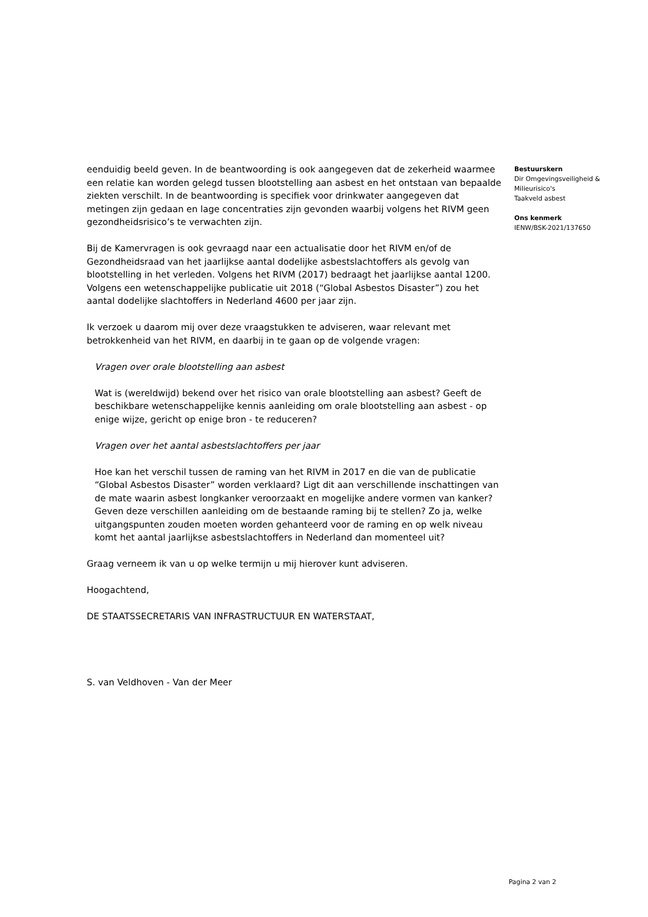eenduidig beeld geven. In de beantwoording is ook aangegeven dat de zekerheid waarmee een relatie kan worden gelegd tussen blootstelling aan asbest en het ontstaan van bepaalde ziekten verschilt. In de beantwoording is specifiek voor drinkwater aangegeven dat metingen zijn gedaan en lage concentraties zijn gevonden waarbij volgens het RIVM geen gezondheidsrisico’s te verwachten zijn.
Bij de Kamervragen is ook gevraagd naar een actualisatie door het RIVM en/of de Gezondheidsraad van het jaarlijkse aantal dodelijke asbestslachtoffers als gevolg van blootstelling in het verleden. Volgens het RIVM (2017) bedraagt het jaarlijkse aantal 1200. Volgens een wetenschappelijke publicatie uit 2018 (“Global Asbestos Disaster”) zou het aantal dodelijke slachtoffers in Nederland 4600 per jaar zijn.
Ik verzoek u daarom mij over deze vraagstukken te adviseren, waar relevant met betrokkenheid van het RIVM, en daarbij in te gaan op de volgende vragen:
Vragen over orale blootstelling aan asbest
Wat is (wereldwijd) bekend over het risico van orale blootstelling aan asbest? Geeft de beschikbare wetenschappelijke kennis aanleiding om orale blootstelling aan asbest - op enige wijze, gericht op enige bron - te reduceren?
Vragen over het aantal asbestslachtoffers per jaar
Hoe kan het verschil tussen de raming van het RIVM in 2017 en die van de publicatie “Global Asbestos Disaster” worden verklaard? Ligt dit aan verschillende inschattingen van de mate waarin asbest longkanker veroorzaakt en mogelijke andere vormen van kanker? Geven deze verschillen aanleiding om de bestaande raming bij te stellen? Zo ja, welke uitgangspunten zouden moeten worden gehanteerd voor de raming en op welk niveau komt het aantal jaarlijkse asbestslachtoffers in Nederland dan momenteel uit?
Graag verneem ik van u op welke termijn u mij hierover kunt adviseren.
Hoogachtend,
DE STAATSSECRETARIS VAN INFRASTRUCTUUR EN WATERSTAAT,
S. van Veldhoven - Van der Meer
Bestuurskern
Dir Omgevingsveiligheid & Milieurisico's
Taakveld asbest
Ons kenmerk
IENW/BSK-2021/137650
Pagina 2 van 2